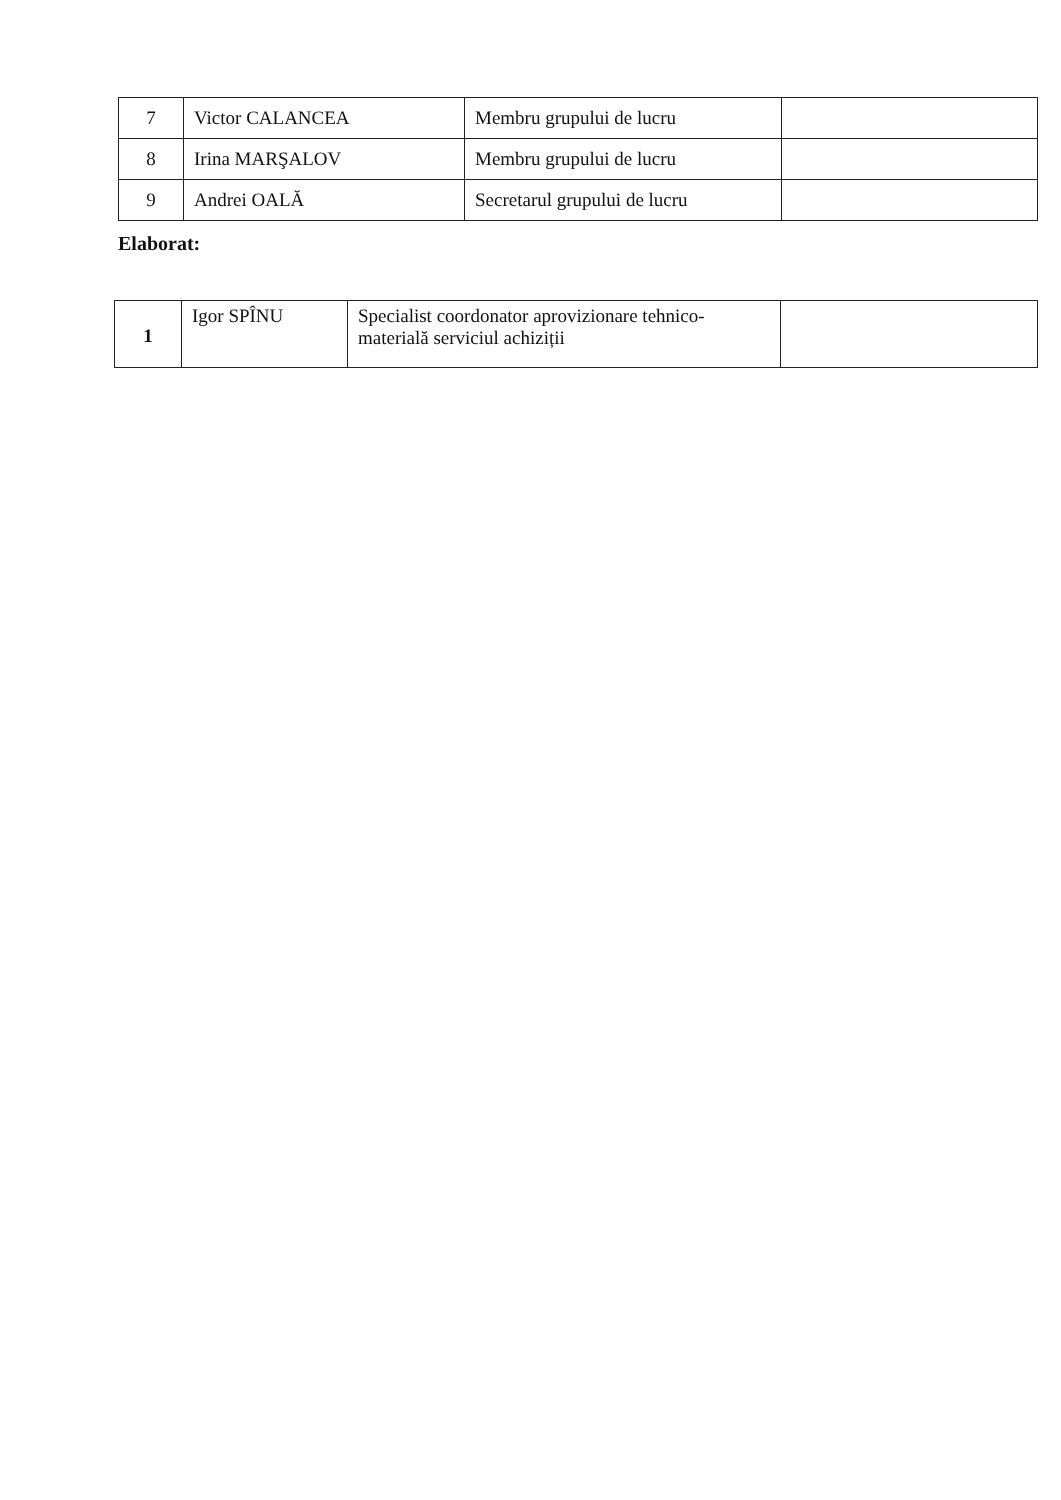| 7 | Victor CALANCEA | Membru grupului de lucru | |
| 8 | Irina MARŞALOV | Membru grupului de lucru | |
| 9 | Andrei OALĂ | Secretarul grupului de lucru | |
Elaborat:
| 1 | Igor SPÎNU | Specialist coordonator aprovizionare tehnico-materială serviciul achiziții | |